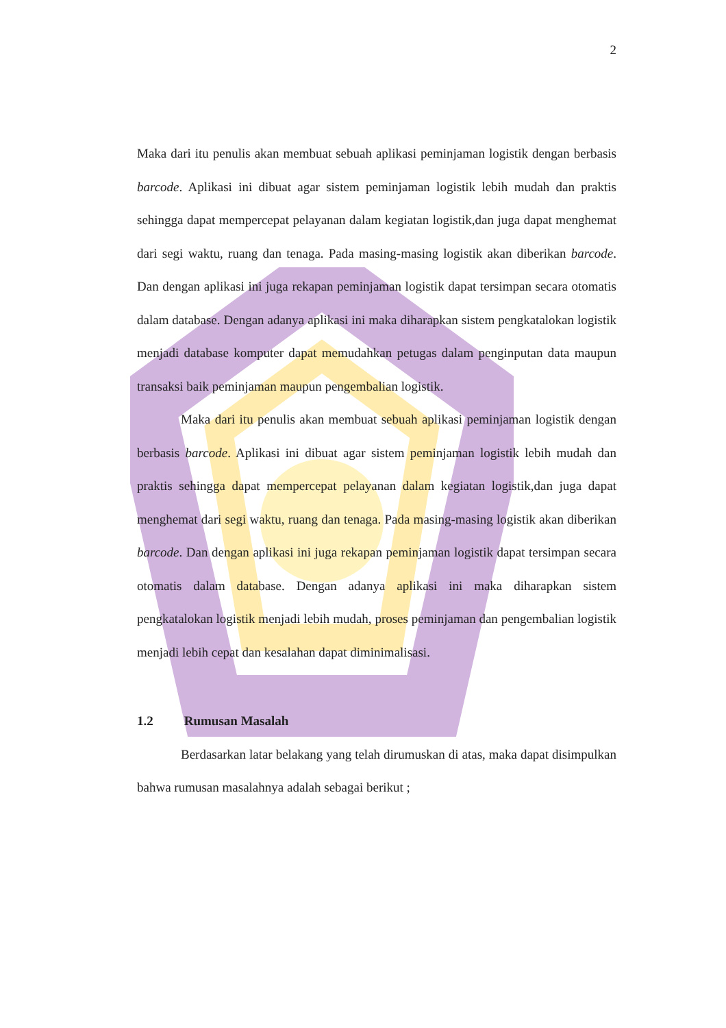2
Maka dari itu penulis akan membuat sebuah aplikasi peminjaman logistik dengan berbasis barcode. Aplikasi ini dibuat agar sistem peminjaman logistik lebih mudah dan praktis sehingga dapat mempercepat pelayanan dalam kegiatan logistik,dan juga dapat menghemat dari segi waktu, ruang dan tenaga. Pada masing-masing logistik akan diberikan barcode. Dan dengan aplikasi ini juga rekapan peminjaman logistik dapat tersimpan secara otomatis dalam database. Dengan adanya aplikasi ini maka diharapkan sistem pengkatalokan logistik menjadi database komputer dapat memudahkan petugas dalam penginputan data maupun transaksi baik peminjaman maupun pengembalian logistik.
Maka dari itu penulis akan membuat sebuah aplikasi peminjaman logistik dengan berbasis barcode. Aplikasi ini dibuat agar sistem peminjaman logistik lebih mudah dan praktis sehingga dapat mempercepat pelayanan dalam kegiatan logistik,dan juga dapat menghemat dari segi waktu, ruang dan tenaga. Pada masing-masing logistik akan diberikan barcode. Dan dengan aplikasi ini juga rekapan peminjaman logistik dapat tersimpan secara otomatis dalam database. Dengan adanya aplikasi ini maka diharapkan sistem pengkatalokan logistik menjadi lebih mudah, proses peminjaman dan pengembalian logistik menjadi lebih cepat dan kesalahan dapat diminimalisasi.
1.2 Rumusan Masalah
Berdasarkan latar belakang yang telah dirumuskan di atas, maka dapat disimpulkan bahwa rumusan masalahnya adalah sebagai berikut ;